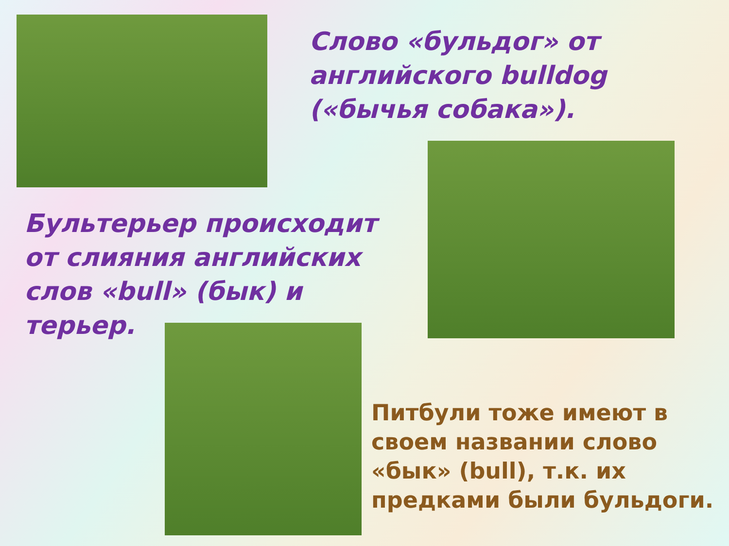Слово «бульдог» от английского bulldog («бычья собака»).
Бультерьер происходит от слияния английских слов «bull» (бык) и терьер.
Питбули тоже имеют в своем названии слово «бык» (bull), т.к. их предками были бульдоги.